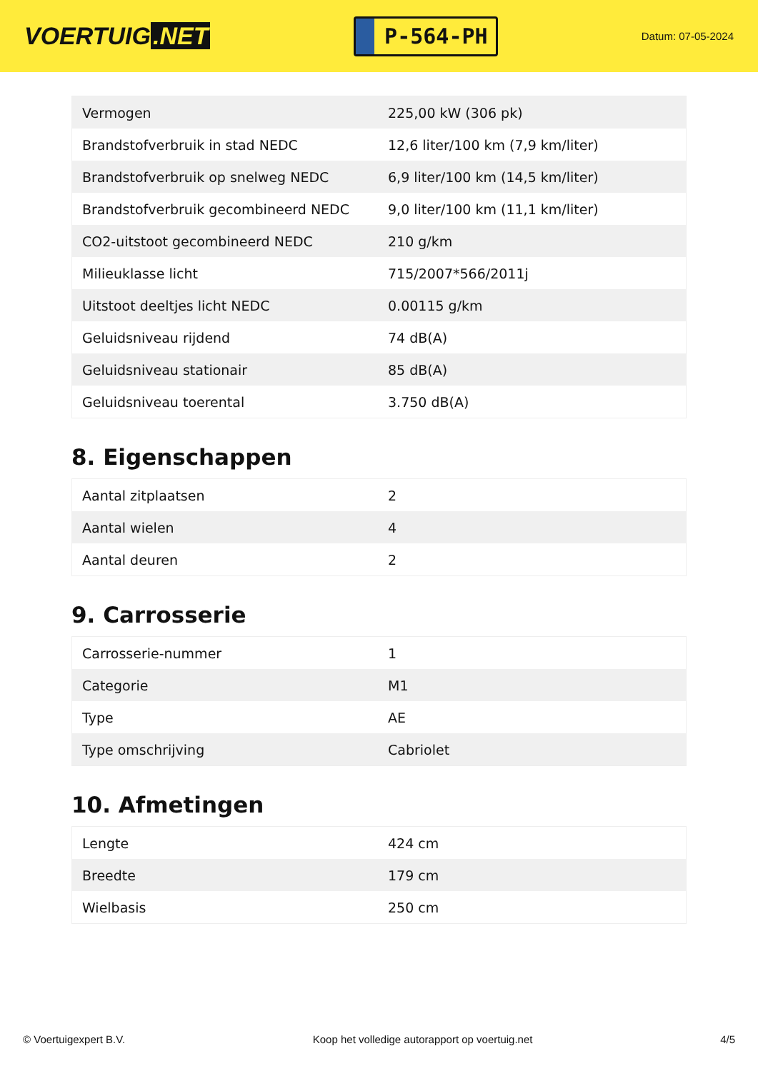VOERTUIG.NET
P-564-PH
Datum: 07-05-2024
| Vermogen | 225,00 kW (306 pk) |
| Brandstofverbruik in stad NEDC | 12,6 liter/100 km (7,9 km/liter) |
| Brandstofverbruik op snelweg NEDC | 6,9 liter/100 km (14,5 km/liter) |
| Brandstofverbruik gecombineerd NEDC | 9,0 liter/100 km (11,1 km/liter) |
| CO2-uitstoot gecombineerd NEDC | 210 g/km |
| Milieuklasse licht | 715/2007*566/2011j |
| Uitstoot deeltjes licht NEDC | 0.00115 g/km |
| Geluidsniveau rijdend | 74 dB(A) |
| Geluidsniveau stationair | 85 dB(A) |
| Geluidsniveau toerental | 3.750 dB(A) |
8. Eigenschappen
| Aantal zitplaatsen | 2 |
| Aantal wielen | 4 |
| Aantal deuren | 2 |
9. Carrosserie
| Carrosserie-nummer | 1 |
| Categorie | M1 |
| Type | AE |
| Type omschrijving | Cabriolet |
10. Afmetingen
| Lengte | 424 cm |
| Breedte | 179 cm |
| Wielbasis | 250 cm |
© Voertuigexpert B.V. Koop het volledige autorapport op voertuig.net 4/5